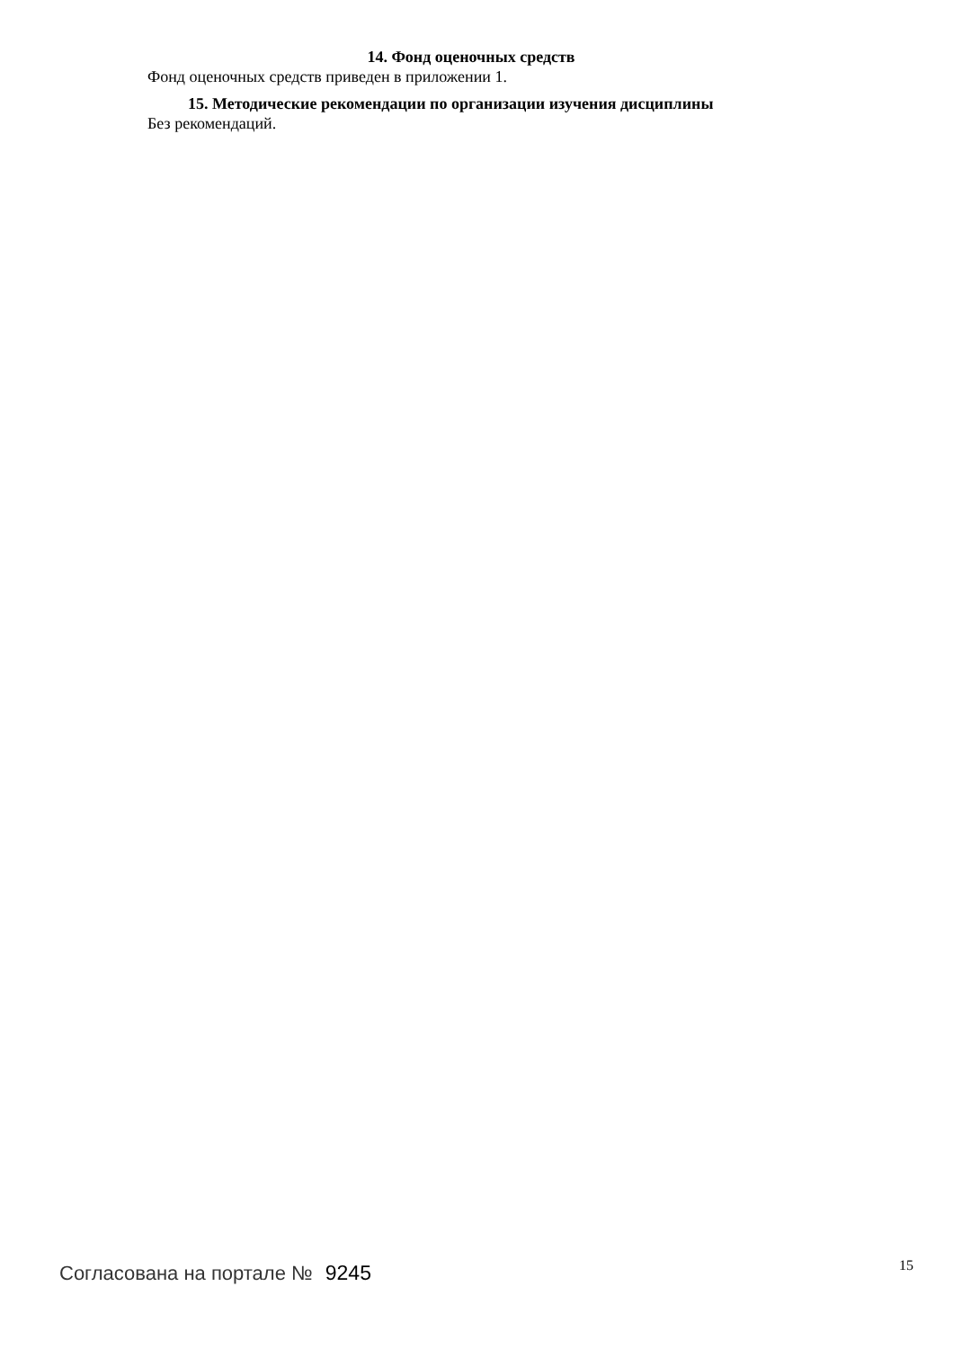14. Фонд оценочных средств
Фонд оценочных средств приведен в приложении 1.
15. Методические рекомендации по организации изучения дисциплины
Без рекомендаций.
Согласована на портале № 9245
15